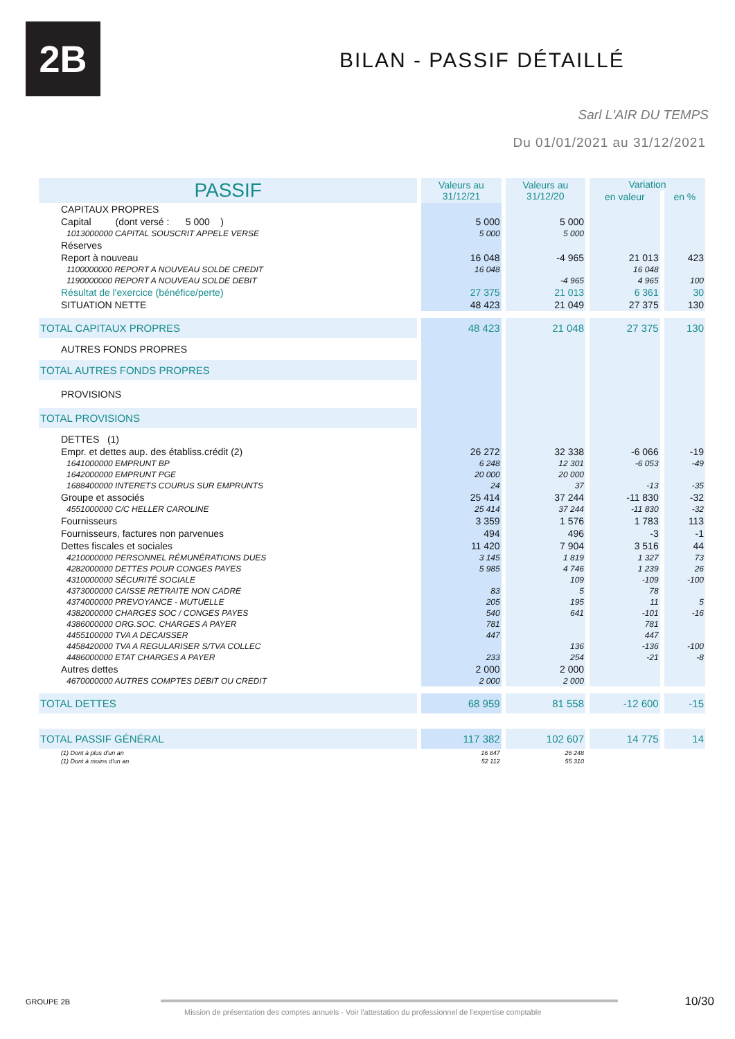2B BILAN - PASSIF DÉTAILLÉ
Sarl L'AIR DU TEMPS
Du 01/01/2021 au 31/12/2021
| PASSIF | Valeurs au 31/12/21 | Valeurs au 31/12/20 | Variation | |
| --- | --- | --- | --- | --- |
| | | | en valeur | en % |
| CAPITAUX PROPRES | | | | |
| Capital (dont versé : 5 000 ) | 5 000 | 5 000 | | |
| 1013000000 CAPITAL SOUSCRIT APPELE VERSE | 5 000 | 5 000 | | |
| Réserves | | | | |
| Report à nouveau | 16 048 | -4 965 | 21 013 | 423 |
| 1100000000 REPORT A NOUVEAU SOLDE CREDIT | 16 048 | | 16 048 | |
| 1190000000 REPORT A NOUVEAU SOLDE DEBIT | | -4 965 | 4 965 | 100 |
| Résultat de l'exercice (bénéfice/perte) | 27 375 | 21 013 | 6 361 | 30 |
| SITUATION NETTE | 48 423 | 21 049 | 27 375 | 130 |
| TOTAL CAPITAUX PROPRES | 48 423 | 21 048 | 27 375 | 130 |
| AUTRES FONDS PROPRES | | | | |
| TOTAL AUTRES FONDS PROPRES | | | | |
| PROVISIONS | | | | |
| TOTAL PROVISIONS | | | | |
| DETTES (1) | | | | |
| Empr. et dettes aup. des établiss.crédit (2) | 26 272 | 32 338 | -6 066 | -19 |
| 1641000000 EMPRUNT BP | 6 248 | 12 301 | -6 053 | -49 |
| 1642000000 EMPRUNT PGE | 20 000 | 20 000 | | |
| 1688400000 INTERETS COURUS SUR EMPRUNTS | 24 | 37 | -13 | -35 |
| Groupe et associés | 25 414 | 37 244 | -11 830 | -32 |
| 4551000000 C/C HELLER CAROLINE | 25 414 | 37 244 | -11 830 | -32 |
| Fournisseurs | 3 359 | 1 576 | 1 783 | 113 |
| Fournisseurs, factures non parvenues | 494 | 496 | -3 | -1 |
| Dettes fiscales et sociales | 11 420 | 7 904 | 3 516 | 44 |
| 4210000000 PERSONNEL RÉMUNÉRATIONS DUES | 3 145 | 1 819 | 1 327 | 73 |
| 4282000000 DETTES POUR CONGES PAYES | 5 985 | 4 746 | 1 239 | 26 |
| 4310000000 SÉCURITÉ SOCIALE | | 109 | -109 | -100 |
| 4373000000 CAISSE RETRAITE NON CADRE | 83 | 5 | 78 | |
| 4374000000 PREVOYANCE - MUTUELLE | 205 | 195 | 11 | 5 |
| 4382000000 CHARGES SOC / CONGES PAYES | 540 | 641 | -101 | -16 |
| 4386000000 ORG.SOC. CHARGES A PAYER | 781 | | 781 | |
| 4455100000 TVA A DECAISSER | 447 | | 447 | |
| 4458420000 TVA A REGULARISER S/TVA COLLEC | | 136 | -136 | -100 |
| 4486000000 ETAT CHARGES A PAYER | 233 | 254 | -21 | -8 |
| Autres dettes | 2 000 | 2 000 | | |
| 4670000000 AUTRES COMPTES DEBIT OU CREDIT | 2 000 | 2 000 | | |
| TOTAL DETTES | 68 959 | 81 558 | -12 600 | -15 |
| TOTAL PASSIF GÉNÉRAL | 117 382 | 102 607 | 14 775 | 14 |
| (1) Dont à plus d'un an | 16 847 | 26 248 | | |
| (1) Dont à moins d'un an | 52 112 | 55 310 | | |
GROUPE 2B
Mission de présentation des comptes annuels - Voir l'attestation du professionnel de l'expertise comptable
10/30